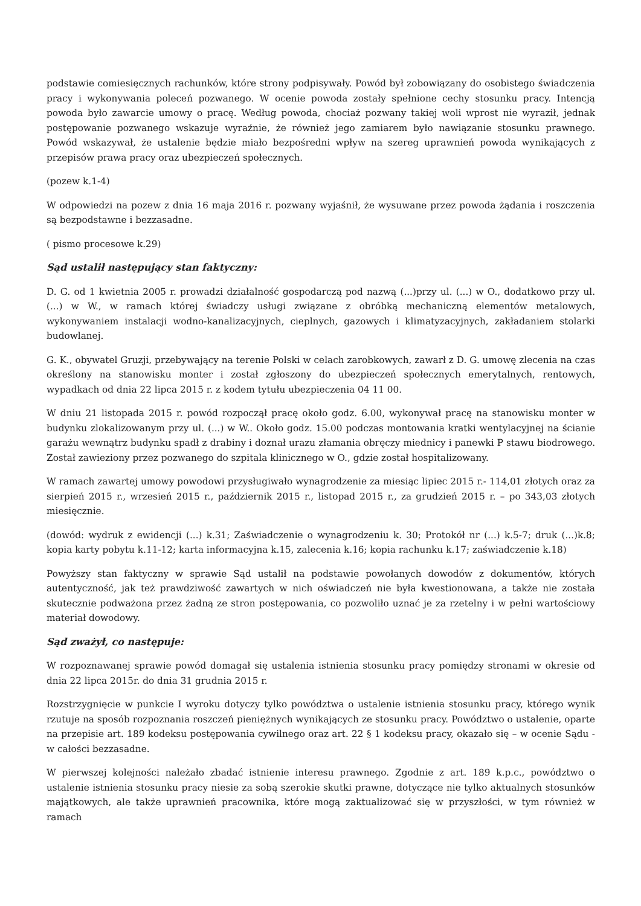podstawie comiesięcznych rachunków, które strony podpisywały. Powód był zobowiązany do osobistego świadczenia pracy i wykonywania poleceń pozwanego. W ocenie powoda zostały spełnione cechy stosunku pracy. Intencją powoda było zawarcie umowy o pracę. Według powoda, chociaż pozwany takiej woli wprost nie wyraził, jednak postępowanie pozwanego wskazuje wyraźnie, że również jego zamiarem było nawiązanie stosunku prawnego. Powód wskazywał, że ustalenie będzie miało bezpośredni wpływ na szereg uprawnień powoda wynikających z przepisów prawa pracy oraz ubezpieczeń społecznych.
(pozew k.1-4)
W odpowiedzi na pozew z dnia 16 maja 2016 r. pozwany wyjaśnił, że wysuwane przez powoda żądania i roszczenia są bezpodstawne i bezzasadne.
( pismo procesowe k.29)
Sąd ustalił następujący stan faktyczny:
D. G. od 1 kwietnia 2005 r. prowadzi działalność gospodarczą pod nazwą (...)przy ul. (...) w O., dodatkowo przy ul. (...) w W., w ramach której świadczy usługi związane z obróbką mechaniczną elementów metalowych, wykonywaniem instalacji wodno-kanalizacyjnych, cieplnych, gazowych i klimatyzacyjnych, zakładaniem stolarki budowlanej.
G. K., obywatel Gruzji, przebywający na terenie Polski w celach zarobkowych, zawarł z D. G. umowę zlecenia na czas określony na stanowisku monter i został zgłoszony do ubezpieczeń społecznych emerytalnych, rentowych, wypadkach od dnia 22 lipca 2015 r. z kodem tytułu ubezpieczenia 04 11 00.
W dniu 21 listopada 2015 r. powód rozpoczął pracę około godz. 6.00, wykonywał pracę na stanowisku monter w budynku zlokalizowanym przy ul. (...) w W.. Około godz. 15.00 podczas montowania kratki wentylacyjnej na ścianie garażu wewnątrz budynku spadł z drabiny i doznał urazu złamania obręczy miednicy i panewki P stawu biodrowego. Został zawieziony przez pozwanego do szpitala klinicznego w O., gdzie został hospitalizowany.
W ramach zawartej umowy powodowi przysługiwało wynagrodzenie za miesiąc lipiec 2015 r.- 114,01 złotych oraz za sierpień 2015 r., wrzesień 2015 r., październik 2015 r., listopad 2015 r., za grudzień 2015 r. – po 343,03 złotych miesięcznie.
(dowód: wydruk z ewidencji (...) k.31; Zaświadczenie o wynagrodzeniu k. 30; Protokół nr (...) k.5-7; druk (...)k.8; kopia karty pobytu k.11-12; karta informacyjna k.15, zalecenia k.16; kopia rachunku k.17; zaświadczenie k.18)
Powyższy stan faktyczny w sprawie Sąd ustalił na podstawie powołanych dowodów z dokumentów, których autentyczność, jak też prawdziwość zawartych w nich oświadczeń nie była kwestionowana, a także nie została skutecznie podważona przez żadną ze stron postępowania, co pozwoliło uznać je za rzetelny i w pełni wartościowy materiał dowodowy.
Sąd zważył, co następuje:
W rozpoznawanej sprawie powód domagał się ustalenia istnienia stosunku pracy pomiędzy stronami w okresie od dnia 22 lipca 2015r. do dnia 31 grudnia 2015 r.
Rozstrzygnięcie w punkcie I wyroku dotyczy tylko powództwa o ustalenie istnienia stosunku pracy, którego wynik rzutuje na sposób rozpoznania roszczeń pieniężnych wynikających ze stosunku pracy. Powództwo o ustalenie, oparte na przepisie art. 189 kodeksu postępowania cywilnego oraz art. 22 § 1 kodeksu pracy, okazało się – w ocenie Sądu - w całości bezzasadne.
W pierwszej kolejności należało zbadać istnienie interesu prawnego. Zgodnie z art. 189 k.p.c., powództwo o ustalenie istnienia stosunku pracy niesie za sobą szerokie skutki prawne, dotyczące nie tylko aktualnych stosunków majątkowych, ale także uprawnień pracownika, które mogą zaktualizować się w przyszłości, w tym również w ramach